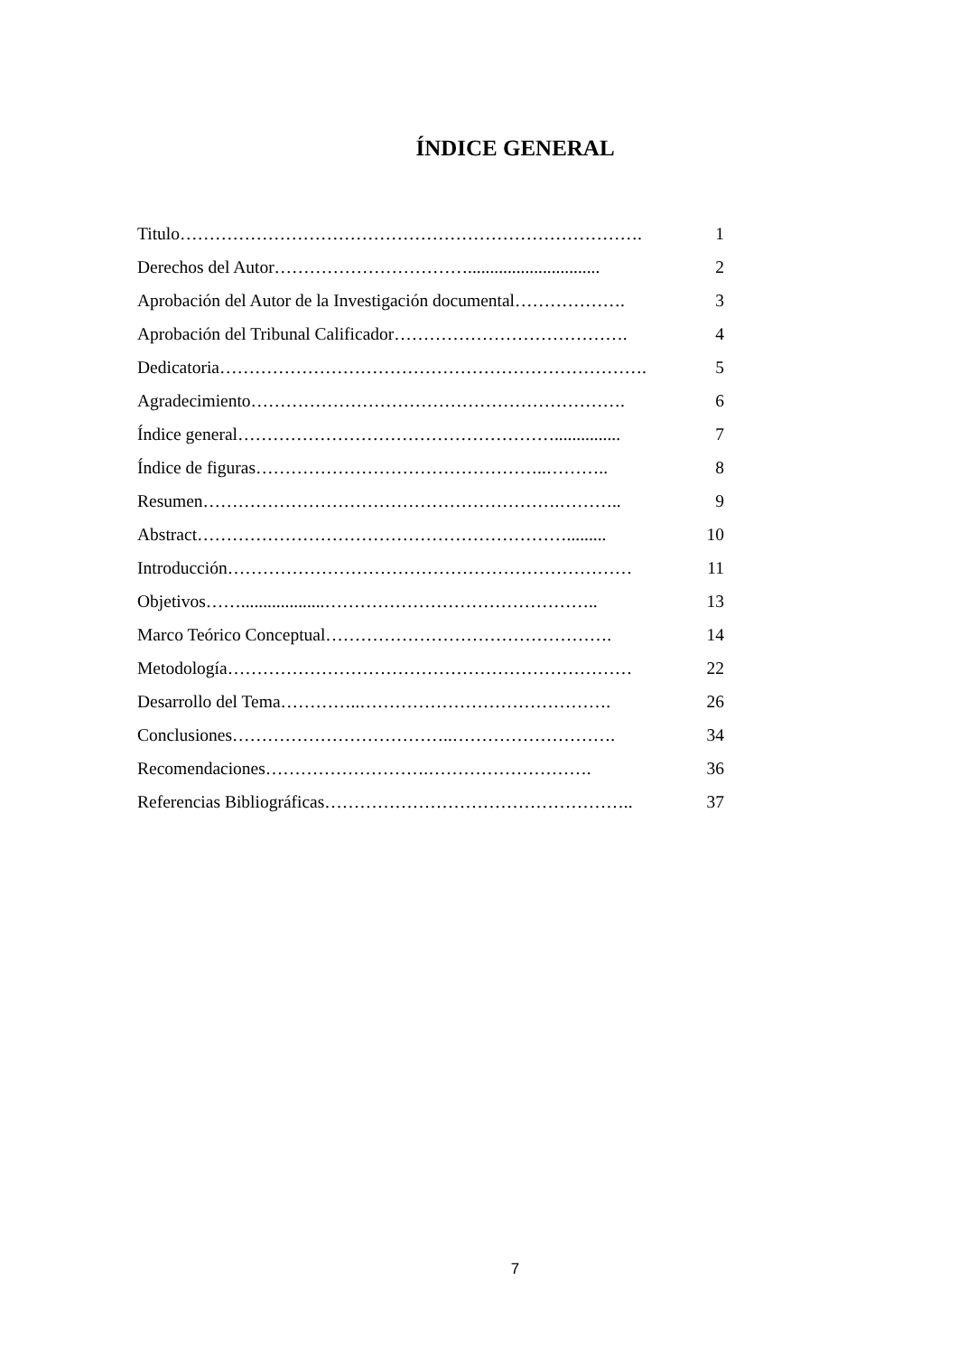ÍNDICE GENERAL
Titulo……………………………………………………………………. 1
Derechos del Autor…………………………….............................. 2
Aprobación del Autor de la Investigación documental………………. 3
Aprobación del Tribunal Calificador…………………………………. 4
Dedicatoria………………………………………………………………. 5
Agradecimiento………………………………………………………. 6
Índice general………………………………………………............... 7
Índice de figuras…………………………………………..……….. 8
Resumen…………………………………………………….……….. 9
Abstract………………………………………………………......... 10
Introducción…………………………………………………………… 11
Objetivos……...................……………………………………….. 13
Marco Teórico Conceptual…………………………………………. 14
Metodología…………………………………………………………… 22
Desarrollo del Tema…………..……………………………………. 26
Conclusiones………………………………..………………………. 34
Recomendaciones……………………….………………………. 36
Referencias Bibliográficas…………………………………………….. 37
7